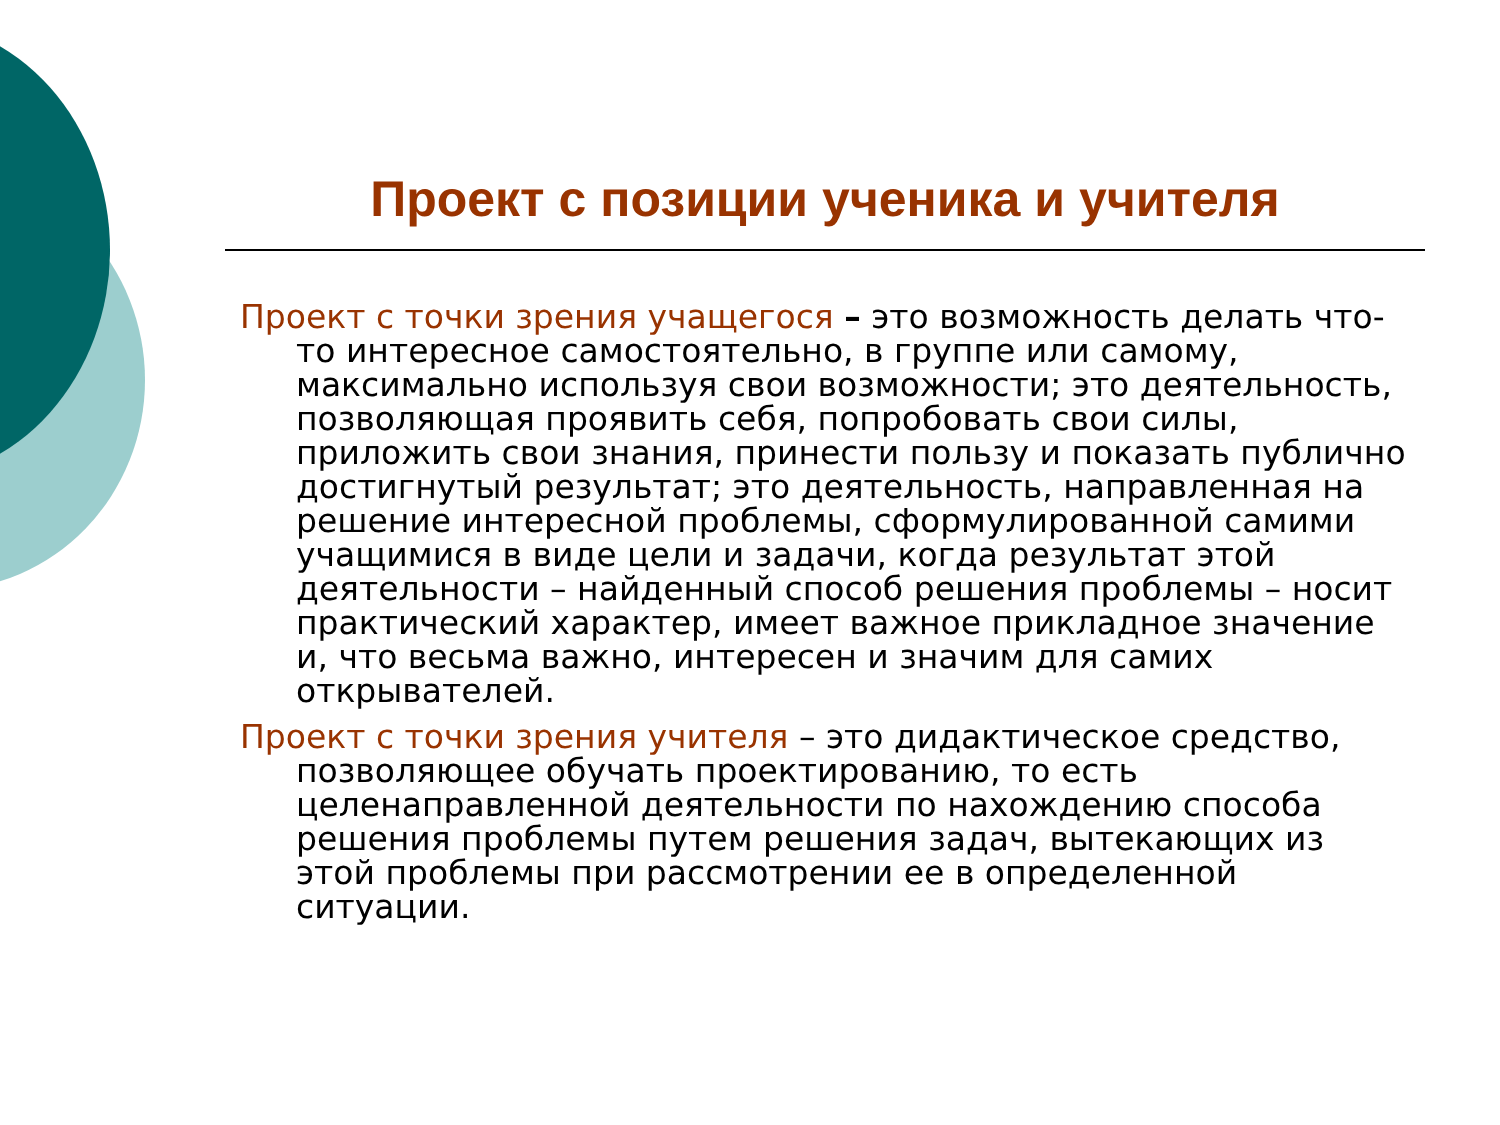Проект с позиции ученика и учителя
Проект с точки зрения учащегося – это возможность делать что-то интересное самостоятельно, в группе или самому, максимально используя свои возможности; это деятельность, позволяющая проявить себя, попробовать свои силы, приложить свои знания, принести пользу и показать публично достигнутый результат; это деятельность, направленная на решение интересной проблемы, сформулированной самими учащимися в виде цели и задачи, когда результат этой деятельности – найденный способ решения проблемы – носит практический характер, имеет важное прикладное значение и, что весьма важно, интересен и значим для самих открывателей.
Проект с точки зрения учителя – это дидактическое средство, позволяющее обучать проектированию, то есть целенаправленной деятельности по нахождению способа решения проблемы путем решения задач, вытекающих из этой проблемы при рассмотрении ее в определенной ситуации.